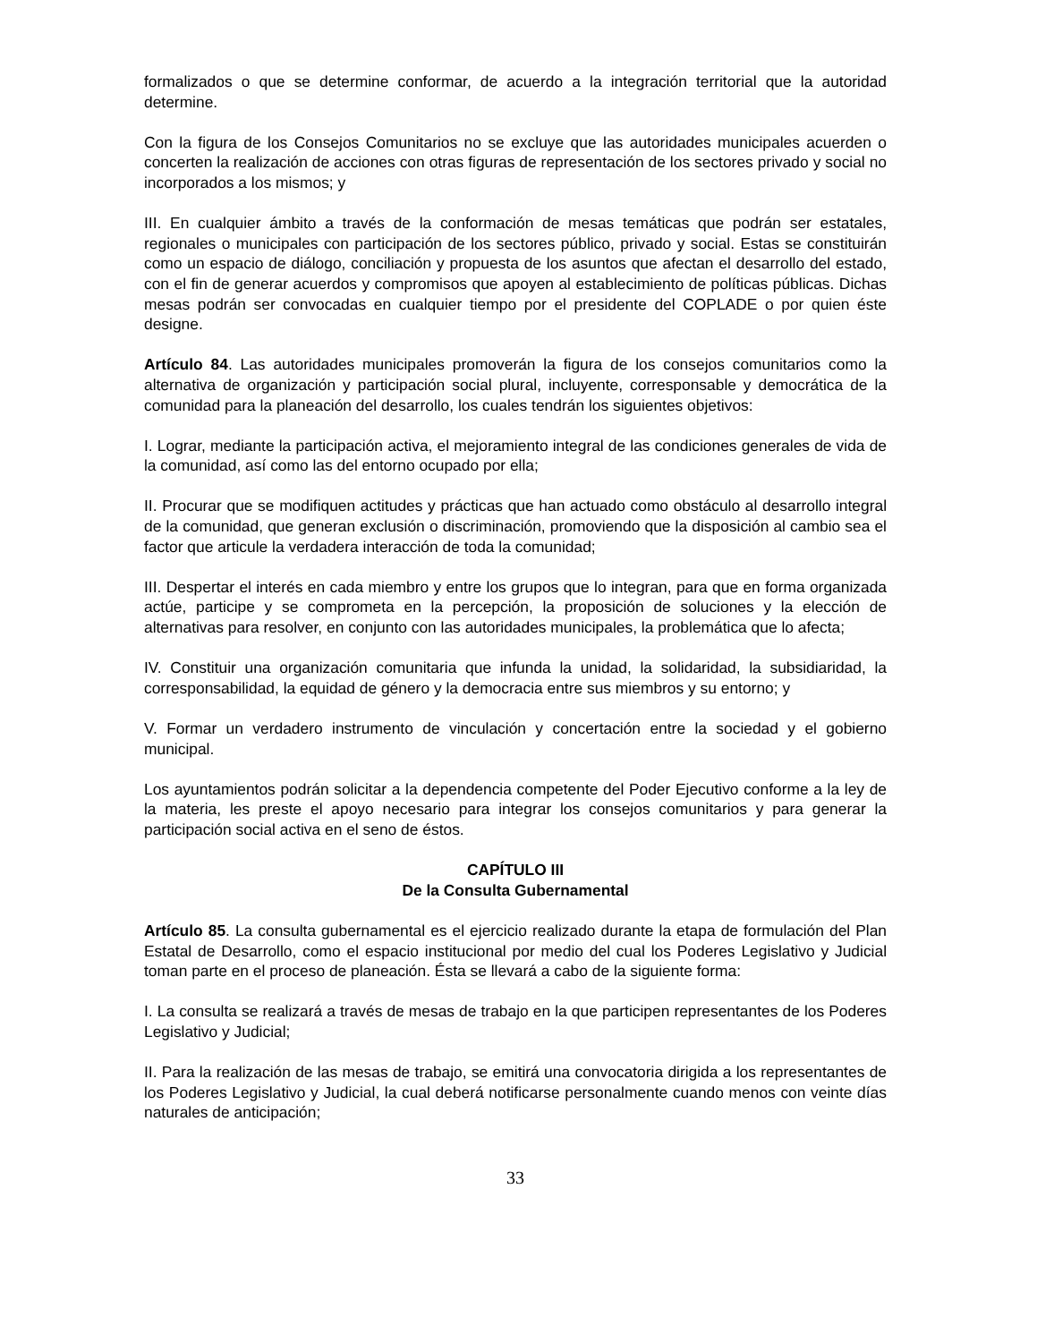formalizados o que se determine conformar, de acuerdo a la integración territorial que la autoridad determine.
Con la figura de los Consejos Comunitarios no se excluye que las autoridades municipales acuerden o concerten la realización de acciones con otras figuras de representación de los sectores privado y social no incorporados a los mismos; y
III. En cualquier ámbito a través de la conformación de mesas temáticas que podrán ser estatales, regionales o municipales con participación de los sectores público, privado y social. Estas se constituirán como un espacio de diálogo, conciliación y propuesta de los asuntos que afectan el desarrollo del estado, con el fin de generar acuerdos y compromisos que apoyen al establecimiento de políticas públicas. Dichas mesas podrán ser convocadas en cualquier tiempo por el presidente del COPLADE o por quien éste designe.
Artículo 84. Las autoridades municipales promoverán la figura de los consejos comunitarios como la alternativa de organización y participación social plural, incluyente, corresponsable y democrática de la comunidad para la planeación del desarrollo, los cuales tendrán los siguientes objetivos:
I. Lograr, mediante la participación activa, el mejoramiento integral de las condiciones generales de vida de la comunidad, así como las del entorno ocupado por ella;
II. Procurar que se modifiquen actitudes y prácticas que han actuado como obstáculo al desarrollo integral de la comunidad, que generan exclusión o discriminación, promoviendo que la disposición al cambio sea el factor que articule la verdadera interacción de toda la comunidad;
III. Despertar el interés en cada miembro y entre los grupos que lo integran, para que en forma organizada actúe, participe y se comprometa en la percepción, la proposición de soluciones y la elección de alternativas para resolver, en conjunto con las autoridades municipales, la problemática que lo afecta;
IV. Constituir una organización comunitaria que infunda la unidad, la solidaridad, la subsidiaridad, la corresponsabilidad, la equidad de género y la democracia entre sus miembros y su entorno; y
V. Formar un verdadero instrumento de vinculación y concertación entre la sociedad y el gobierno municipal.
Los ayuntamientos podrán solicitar a la dependencia competente del Poder Ejecutivo conforme a la ley de la materia, les preste el apoyo necesario para integrar los consejos comunitarios y para generar la participación social activa en el seno de éstos.
CAPÍTULO III
De la Consulta Gubernamental
Artículo 85. La consulta gubernamental es el ejercicio realizado durante la etapa de formulación del Plan Estatal de Desarrollo, como el espacio institucional por medio del cual los Poderes Legislativo y Judicial toman parte en el proceso de planeación. Ésta se llevará a cabo de la siguiente forma:
I. La consulta se realizará a través de mesas de trabajo en la que participen representantes de los Poderes Legislativo y Judicial;
II. Para la realización de las mesas de trabajo, se emitirá una convocatoria dirigida a los representantes de los Poderes Legislativo y Judicial, la cual deberá notificarse personalmente cuando menos con veinte días naturales de anticipación;
33